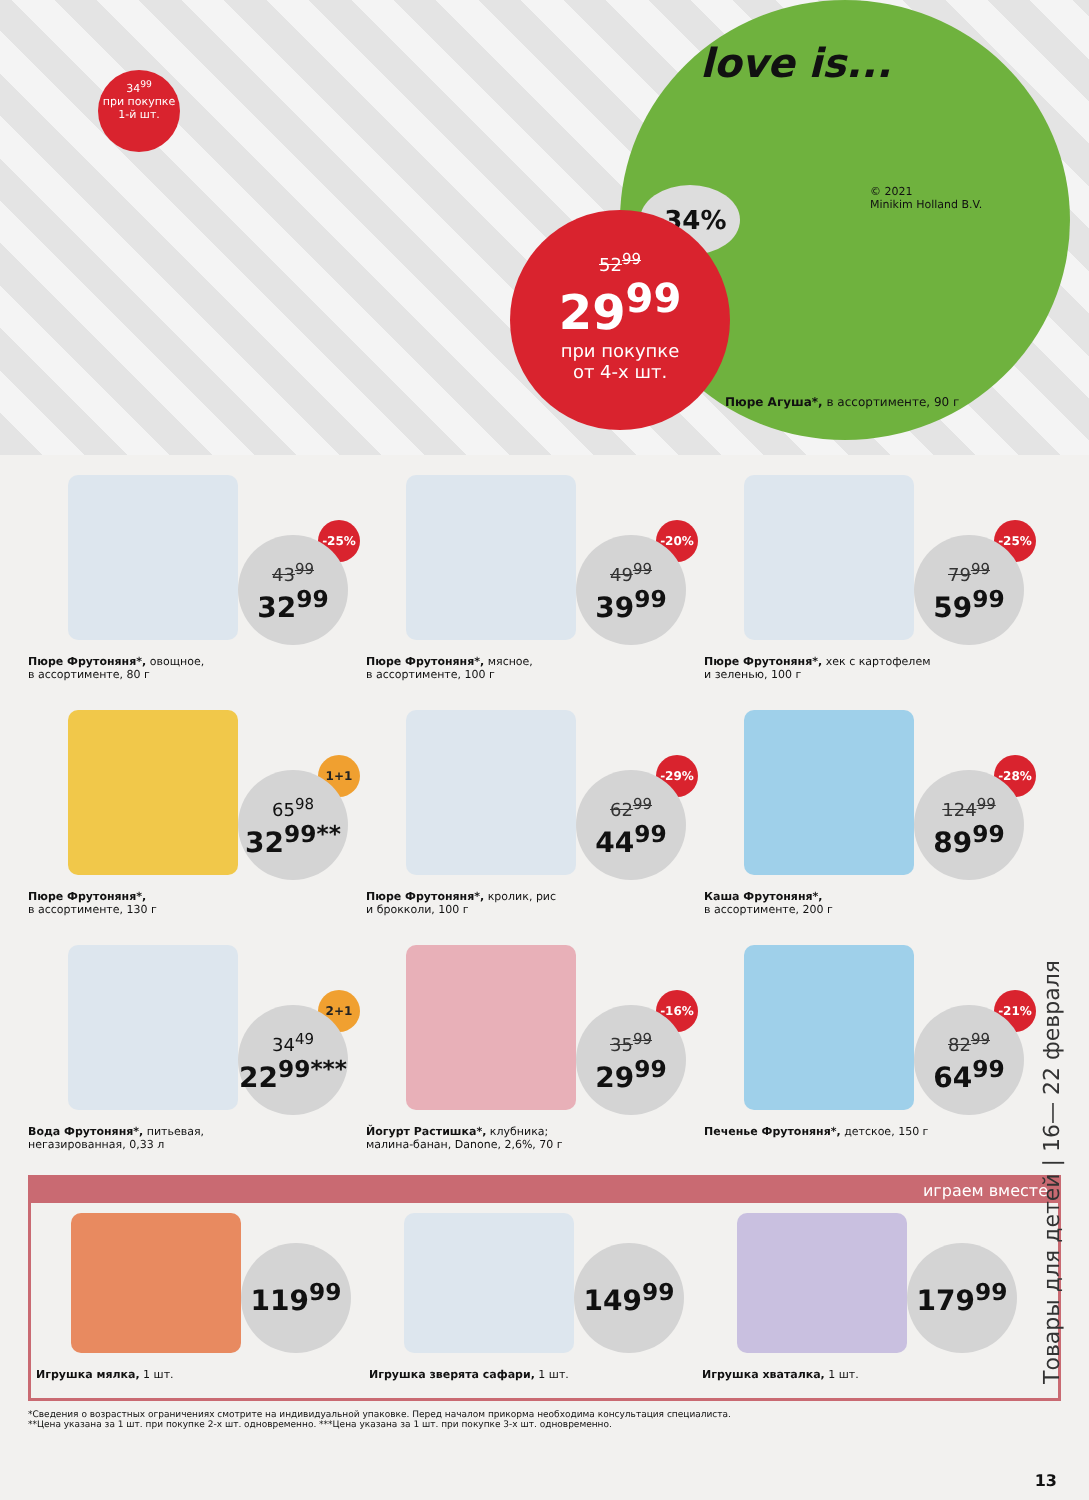34<sup>99</sup>
при покупке
1-й шт.
love is...
© 2021
Minikim Holland B.V.
-34%
52<sup>99</sup>
29<sup>99</sup>
при покупке
от 4-х шт.
Пюре Агуша*, в ассортименте, 90 г
-25%
43<sup>99</sup>
32<sup>99</sup>
Пюре Фрутоняня*, овощное,
в ассортименте, 80 г
-20%
49<sup>99</sup>
39<sup>99</sup>
Пюре Фрутоняня*, мясное,
в ассортименте, 100 г
-25%
79<sup>99</sup>
59<sup>99</sup>
Пюре Фрутоняня*, хек с картофелем
и зеленью, 100 г
1+1
65<sup>98</sup>
32<sup>99**</sup>
Пюре Фрутоняня*,
в ассортименте, 130 г
-29%
62<sup>99</sup>
44<sup>99</sup>
Пюре Фрутоняня*, кролик, рис
и брокколи, 100 г
-28%
124<sup>99</sup>
89<sup>99</sup>
Каша Фрутоняня*,
в ассортименте, 200 г
2+1
34<sup>49</sup>
22<sup>99***</sup>
Вода Фрутоняня*, питьевая,
негазированная, 0,33 л
-16%
35<sup>99</sup>
29<sup>99</sup>
Йогурт Растишка*, клубника;
малина-банан, Danone, 2,6%, 70 г
-21%
82<sup>99</sup>
64<sup>99</sup>
Печенье Фрутоняня*, детское, 150 г
играем вместе
119<sup>99</sup>
Игрушка мялка, 1 шт.
149<sup>99</sup>
Игрушка зверята сафари, 1 шт.
179<sup>99</sup>
Игрушка хваталка, 1 шт.
*Сведения о возрастных ограничениях смотрите на индивидуальной упаковке. Перед началом прикорма необходима консультация специалиста.
**Цена указана за 1 шт. при покупке 2-х шт. одновременно. ***Цена указана за 1 шт. при покупке 3-х шт. одновременно.
Товары для детей | 16— 22 февраля
13